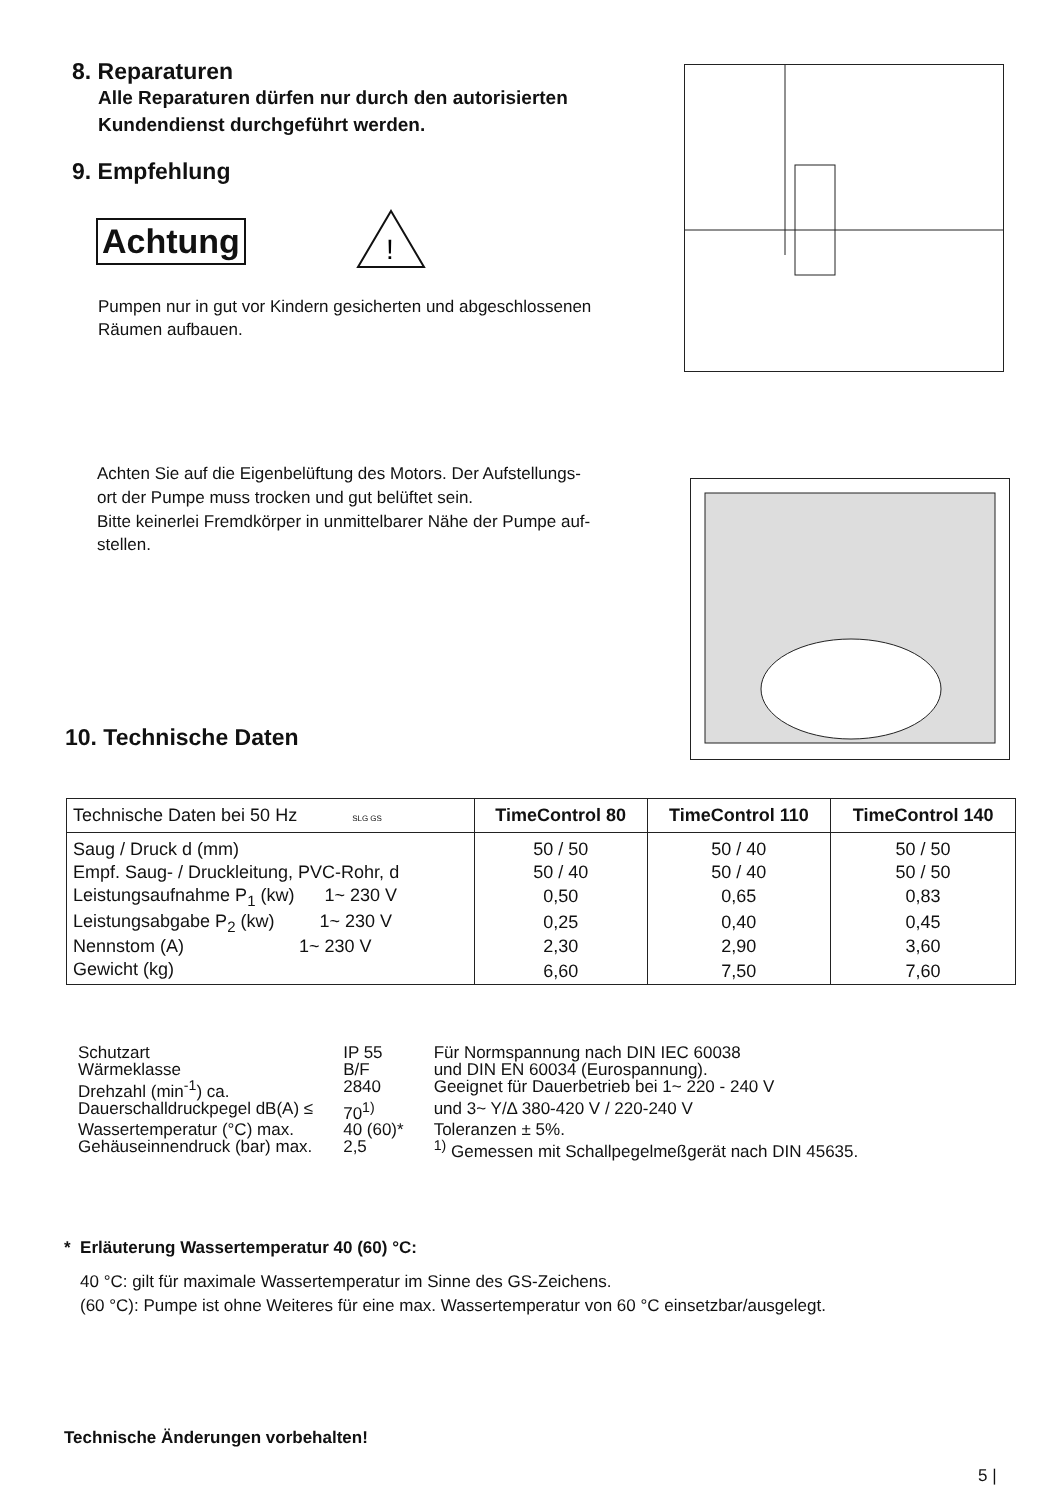8. Reparaturen
Alle Reparaturen dürfen nur durch den autorisierten
Kundendienst durchgeführt werden.
9. Empfehlung
Achtung
!
Pumpen nur in gut vor Kindern gesicherten und abgeschlossenen
Räumen aufbauen.
Achten Sie auf die Eigenbelüftung des Motors. Der Aufstellungs-
ort der Pumpe muss trocken und gut belüftet sein.
Bitte keinerlei Fremdkörper in unmittelbarer Nähe der Pumpe auf-
stellen.
10. Technische Daten
| Technische Daten bei 50 Hz SLG GS | TimeControl 80 | TimeControl 110 | TimeControl 140 |
| --- | --- | --- | --- |
| Saug / Druck d (mm) | 50 / 50 | 50 / 40 | 50 / 50 |
| Empf. Saug- / Druckleitung, PVC-Rohr, d | 50 / 40 | 50 / 40 | 50 / 50 |
| Leistungsaufnahme P<sub>1</sub> (kw) 1~ 230 V | 0,50 | 0,65 | 0,83 |
| Leistungsabgabe P<sub>2</sub> (kw) 1~ 230 V | 0,25 | 0,40 | 0,45 |
| Nennstom (A) 1~ 230 V | 2,30 | 2,90 | 3,60 |
| Gewicht (kg) | 6,60 | 7,50 | 7,60 |
| Schutzart | IP 55 | Für Normspannung nach DIN IEC 60038 |
| Wärmeklasse | B/F | und DIN EN 60034 (Eurospannung). |
| Drehzahl (min<sup>-1</sup>) ca. | 2840 | Geeignet für Dauerbetrieb bei 1~ 220 - 240 V |
| Dauerschalldruckpegel dB(A) ≤ | 70<sup>1)</sup> | und 3~ Y/Δ 380-420 V / 220-240 V |
| Wassertemperatur (°C) max. | 40 (60)* | Toleranzen ± 5%. |
| Gehäuseinnendruck (bar) max. | 2,5 | <sup>1)</sup> Gemessen mit Schallpegelmeßgerät nach DIN 45635. |
* Erläuterung Wassertemperatur 40 (60) °C:
40 °C: gilt für maximale Wassertemperatur im Sinne des GS-Zeichens.
(60 °C): Pumpe ist ohne Weiteres für eine max. Wassertemperatur von 60 °C einsetzbar/ausgelegt.
Technische Änderungen vorbehalten!
5 |